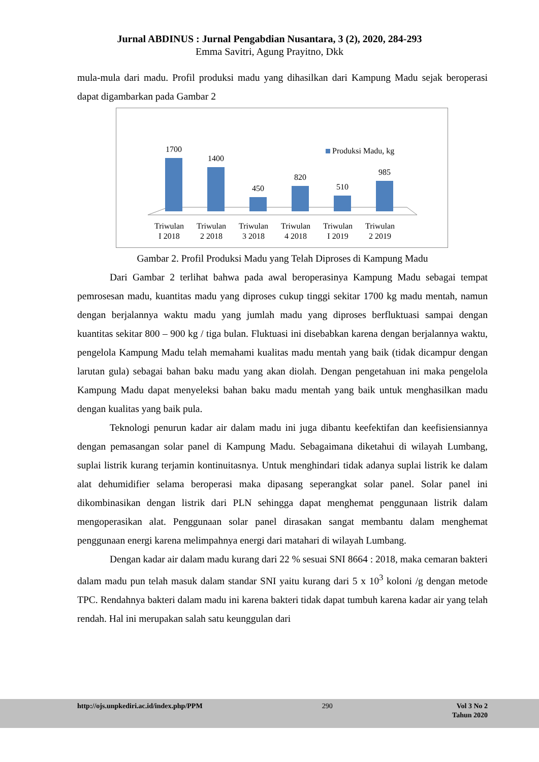Jurnal ABDINUS : Jurnal Pengabdian Nusantara, 3 (2), 2020, 284-293
Emma Savitri, Agung Prayitno, Dkk
mula-mula dari madu. Profil produksi madu yang dihasilkan dari Kampung Madu sejak beroperasi dapat digambarkan pada Gambar 2
Produksi Madu, kg
1700
1400
450
820
510
985
Triwulan
I 2018
Triwulan
2 2018
Triwulan
3 2018
Triwulan
4 2018
Triwulan
I 2019
Triwulan
2 2019
Gambar 2. Profil Produksi Madu yang Telah Diproses di Kampung Madu
Dari Gambar 2 terlihat bahwa pada awal beroperasinya Kampung Madu sebagai tempat pemrosesan madu, kuantitas madu yang diproses cukup tinggi sekitar 1700 kg madu mentah, namun dengan berjalannya waktu madu yang jumlah madu yang diproses berfluktuasi sampai dengan kuantitas sekitar 800 – 900 kg / tiga bulan. Fluktuasi ini disebabkan karena dengan berjalannya waktu, pengelola Kampung Madu telah memahami kualitas madu mentah yang baik (tidak dicampur dengan larutan gula) sebagai bahan baku madu yang akan diolah. Dengan pengetahuan ini maka pengelola Kampung Madu dapat menyeleksi bahan baku madu mentah yang baik untuk menghasilkan madu dengan kualitas yang baik pula.
Teknologi penurun kadar air dalam madu ini juga dibantu keefektifan dan keefisiensiannya dengan pemasangan solar panel di Kampung Madu. Sebagaimana diketahui di wilayah Lumbang, suplai listrik kurang terjamin kontinuitasnya. Untuk menghindari tidak adanya suplai listrik ke dalam alat dehumidifier selama beroperasi maka dipasang seperangkat solar panel. Solar panel ini dikombinasikan dengan listrik dari PLN sehingga dapat menghemat penggunaan listrik dalam mengoperasikan alat. Penggunaan solar panel dirasakan sangat membantu dalam menghemat penggunaan energi karena melimpahnya energi dari matahari di wilayah Lumbang.
Dengan kadar air dalam madu kurang dari 22 % sesuai SNI 8664 : 2018, maka cemaran bakteri dalam madu pun telah masuk dalam standar SNI yaitu kurang dari 5 x 10<sup>3</sup> koloni /g dengan metode TPC. Rendahnya bakteri dalam madu ini karena bakteri tidak dapat tumbuh karena kadar air yang telah rendah. Hal ini merupakan salah satu keunggulan dari
http://ojs.unpkediri.ac.id/index.php/PPM 290 Vol 3 No 2
Tahun 2020